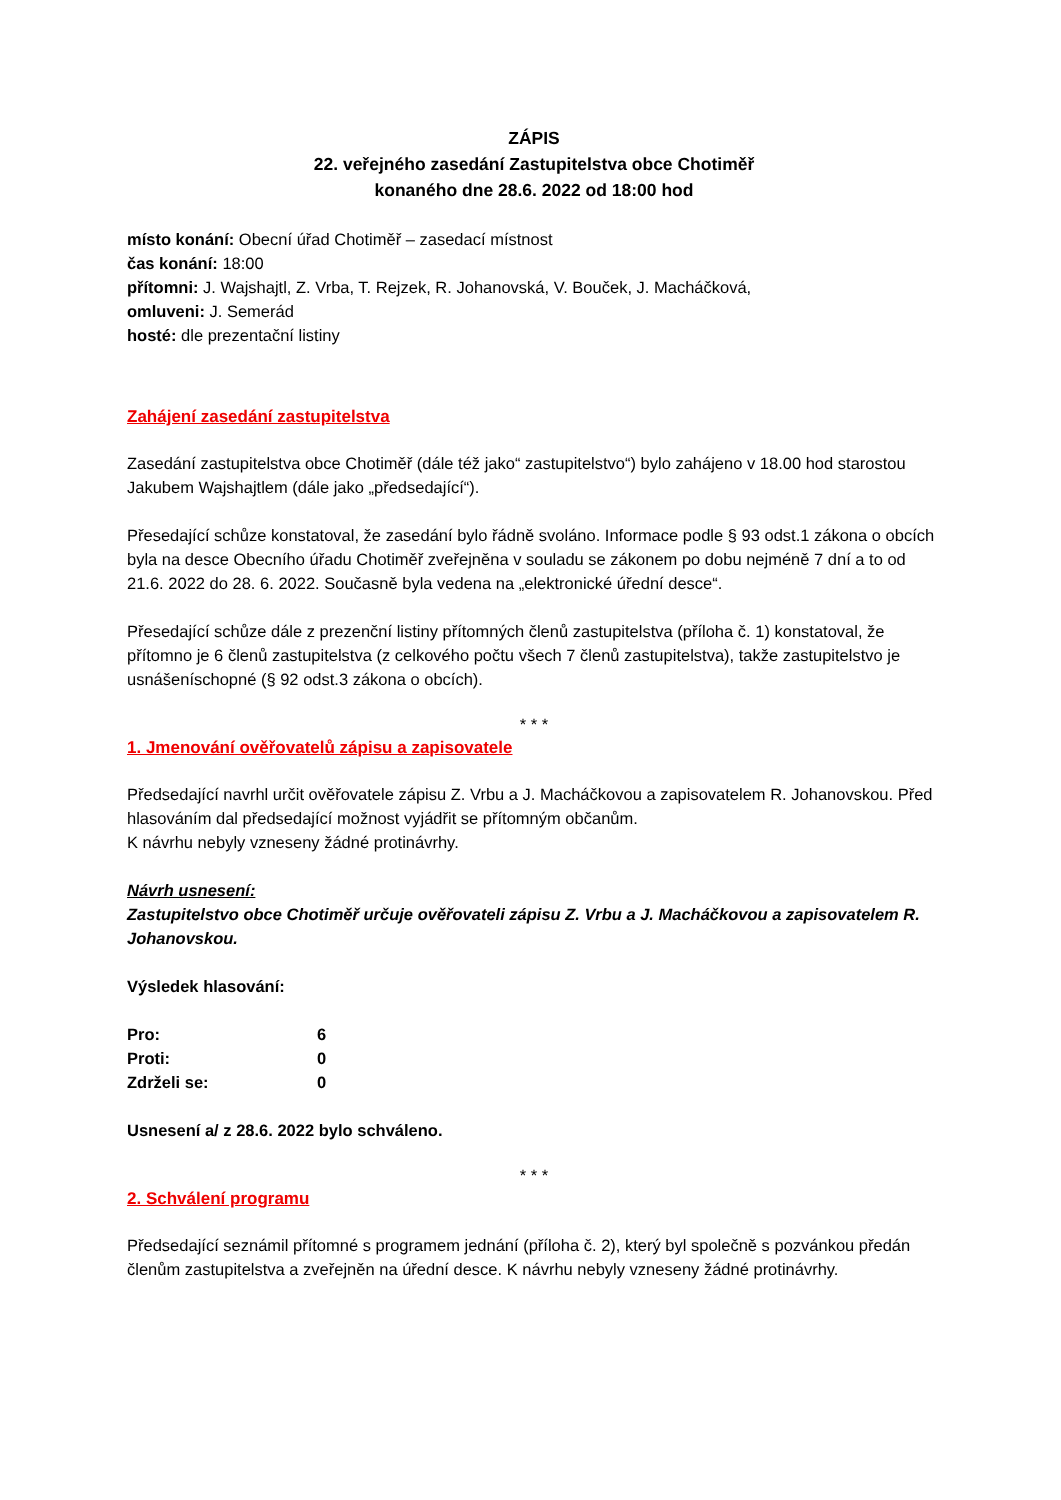ZÁPIS
22. veřejného zasedání Zastupitelstva obce Chotiměř
konaného dne 28.6. 2022 od 18:00 hod
místo konání: Obecní úřad Chotiměř – zasedací místnost
čas konání: 18:00
přítomni: J. Wajshajtl, Z. Vrba, T. Rejzek, R. Johanovská, V. Bouček, J. Macháčková,
omluveni: J. Semerád
hosté: dle prezentační listiny
Zahájení zasedání zastupitelstva
Zasedání zastupitelstva obce Chotiměř (dále též jako“ zastupitelstvo“) bylo zahájeno v 18.00 hod starostou Jakubem Wajshajtlem (dále jako „předsedající“).
Přesedající schůze konstatoval, že zasedání bylo řádně svoláno. Informace podle § 93 odst.1 zákona o obcích byla na desce Obecního úřadu Chotiměř zveřejněna v souladu se zákonem po dobu nejméně 7 dní a to od 21.6. 2022 do 28. 6. 2022. Současně byla vedena na „elektronické úřední desce“.
Přesedající schůze dále z prezenční listiny přítomných členů zastupitelstva (příloha č. 1) konstatoval, že přítomno je 6 členů zastupitelstva (z celkového počtu všech 7 členů zastupitelstva), takže zastupitelstvo je usnášeníschopné (§ 92 odst.3 zákona o obcích).
* * *
1. Jmenování ověřovatelů zápisu a zapisovatele
Předsedající navrhl určit ověřovatele zápisu Z. Vrbu a J. Macháčkovou a zapisovatelem R. Johanovskou. Před hlasováním dal předsedající možnost vyjádřit se přítomným občanům.
K návrhu nebyly vzneseny žádné protinávrhy.
Návrh usnesení:
Zastupitelstvo obce Chotiměř určuje ověřovateli zápisu Z. Vrbu a J. Macháčkovou a zapisovatelem R. Johanovskou.
Výsledek hlasování:
| Pro: | 6 |
| Proti: | 0 |
| Zdrželi se: | 0 |
Usnesení a/ z 28.6. 2022 bylo schváleno.
* * *
2. Schválení programu
Předsedající seznámil přítomné s programem jednání (příloha č. 2), který byl společně s pozvánkou předán členům zastupitelstva a zveřejněn na úřední desce. K návrhu nebyly vzneseny žádné protinávrhy.